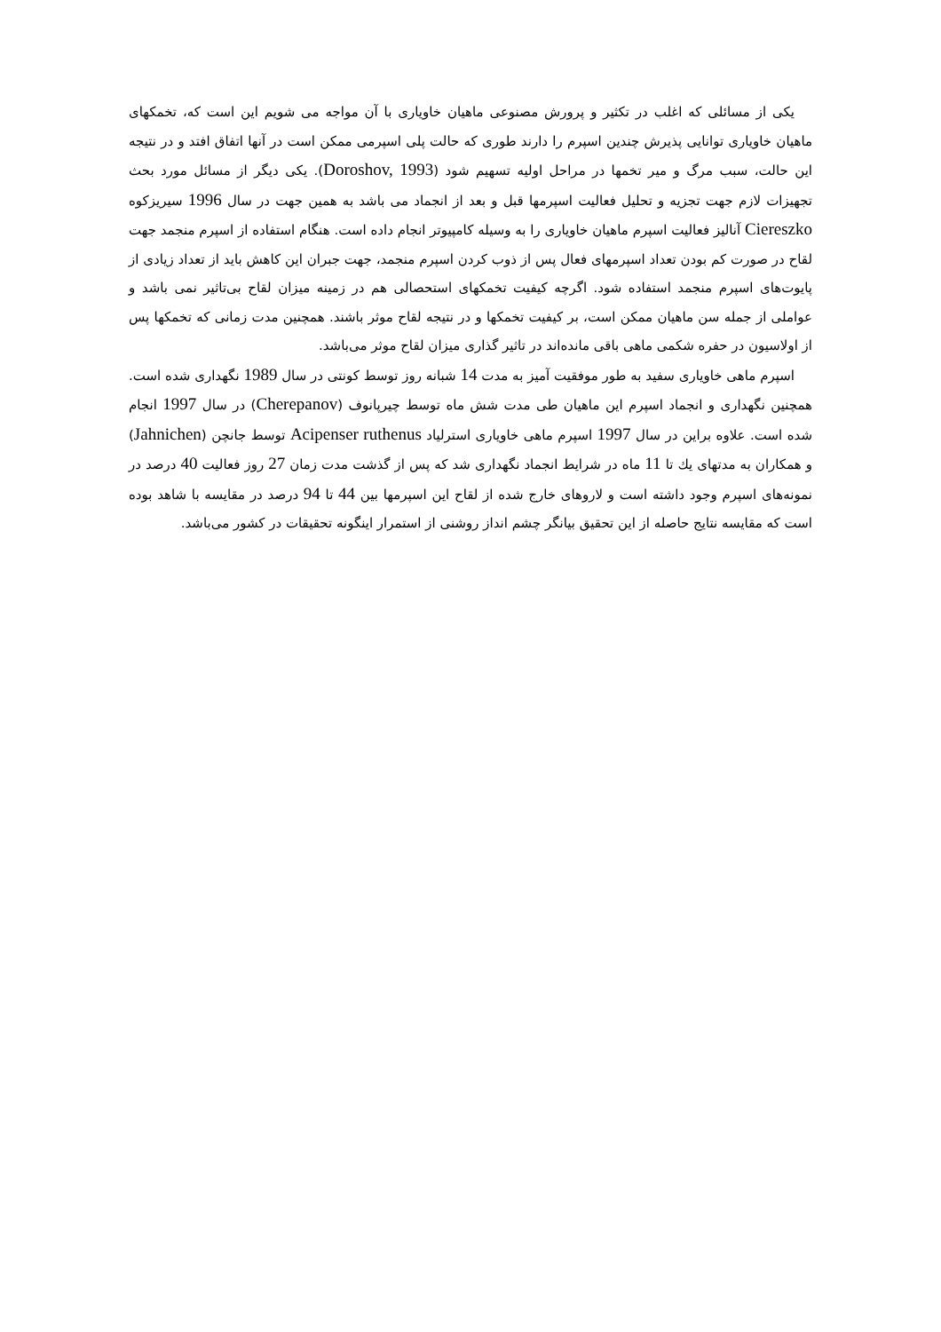یکی از مسائلی که اغلب در تکثیر و پرورش مصنوعی ماهیان خاویاری با آن مواجه می شویم این است که، تخمکهای ماهیان خاویاری توانایی پذیرش چندین اسپرم را دارند طوری که حالت پلی اسپرمی ممکن است در آنها اتفاق افتد و در نتیجه این حالت، سبب مرگ و میر تخمها در مراحل اولیه تسهیم شود (Doroshov, 1993). یکی دیگر از مسائل مورد بحث تجهیزات لازم جهت تجزیه و تحلیل فعالیت اسپرمها قبل و بعد از انجماد می باشد به همین جهت در سال 1996 سیریزکوه Ciereszko آنالیز فعالیت اسپرم ماهیان خاویاری را به وسیله کامپیوتر انجام داده است. هنگام استفاده از اسپرم منجمد جهت لقاح در صورت کم بودن تعداد اسپرمهای فعال پس از ذوب کردن اسپرم منجمد، جهت جبران این کاهش باید از تعداد زیادی از پایوت‌های اسپرم منجمد استفاده شود. اگرچه کیفیت تخمکهای استحصالی هم در زمینه میزان لقاح بی‌تاثیر نمی باشد و عواملی از جمله سن ماهیان ممکن است، بر کیفیت تخمکها و در نتیجه لقاح موثر باشند. همچنین مدت زمانی که تخمکها پس از اولاسیون در حفره شکمی ماهی باقی مانده‌اند در تاثیر گذاری میزان لقاح موثر می‌باشد.
اسپرم ماهی خاویاری سفید به طور موفقیت آمیز به مدت 14 شبانه روز توسط کونتی در سال 1989 نگهداری شده است. همچنین نگهداری و انجماد اسپرم این ماهیان طی مدت شش ماه توسط چیرپانوف (Cherepanov) در سال 1997 انجام شده است. علاوه براین در سال 1997 اسپرم ماهی خاویاری استرلیاد Acipenser ruthenus توسط جانچن (Jahnichen) و همکاران به مدتهای یك تا 11 ماه در شرایط انجماد نگهداری شد که پس از گذشت مدت زمان 27 روز فعالیت 40 درصد در نمونه‌های اسپرم وجود داشته است و لاروهای خارج شده از لقاح این اسپرمها بین 44 تا 94 درصد در مقایسه با شاهد بوده است که مقایسه نتایج حاصله از این تحقیق بیانگر چشم انداز روشنی از استمرار اینگونه تحقیقات در کشور می‌باشد.